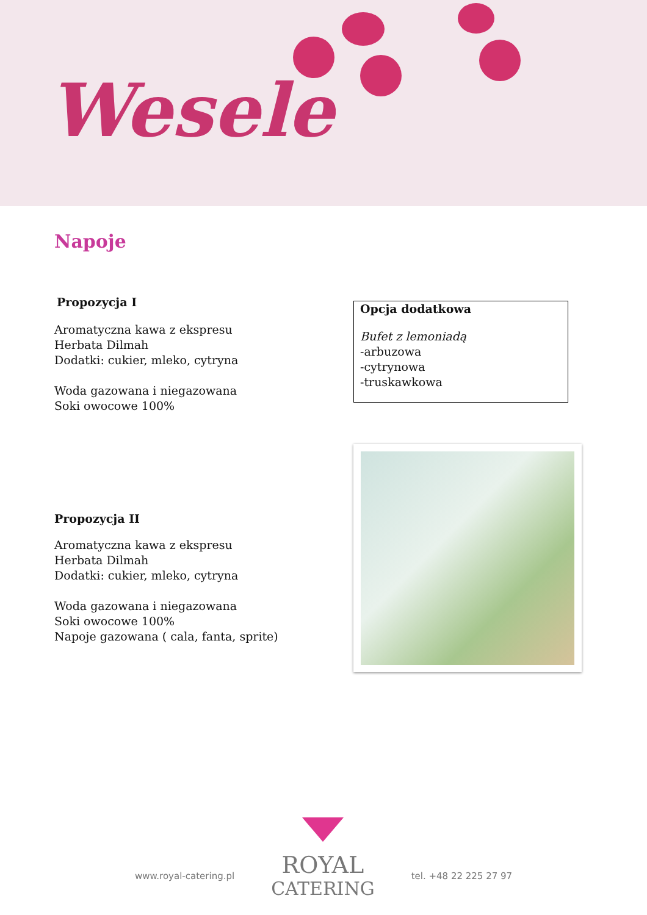Wesele
Napoje
Propozycja I
Aromatyczna kawa z ekspresu
Herbata Dilmah
Dodatki: cukier, mleko, cytryna
Woda gazowana i niegazowana
Soki owocowe 100%
Opcja dodatkowa
Bufet z lemoniadą
-arbuzowa
-cytrynowa
-truskawkowa
Propozycja II
Aromatyczna kawa z ekspresu
Herbata Dilmah
Dodatki: cukier, mleko, cytryna
Woda gazowana i niegazowana
Soki owocowe 100%
Napoje gazowana ( cala, fanta, sprite)
www.royal-catering.pl
ROYAL
CATERING
tel. +48 22 225 27 97